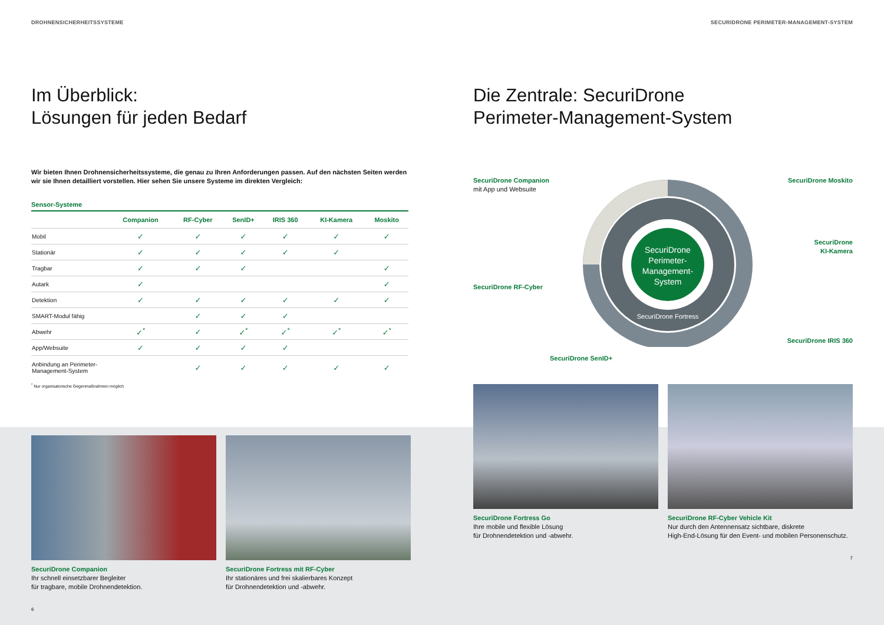DROHNENSICHERHEITSSYSTEME
Im Überblick:
Lösungen für jeden Bedarf
Wir bieten Ihnen Drohnensicherheitssysteme, die genau zu Ihren Anforderungen passen. Auf den nächsten Seiten werden wir sie Ihnen detailliert vorstellen. Hier sehen Sie unsere Systeme im direkten Vergleich:
Sensor-Systeme
| | Companion | RF-Cyber | SenID+ | IRIS 360 | KI-Kamera | Moskito |
| --- | --- | --- | --- | --- | --- | --- |
| Mobil | ✓ | ✓ | ✓ | ✓ | ✓ | ✓ |
| Stationär | ✓ | ✓ | ✓ | ✓ | ✓ | |
| Tragbar | ✓ | ✓ | ✓ | | | ✓ |
| Autark | ✓ | | | | | ✓ |
| Detektion | ✓ | ✓ | ✓ | ✓ | ✓ | ✓ |
| SMART-Modul fähig | | ✓ | ✓ | ✓ | | |
| Abwehr | ✓<sup>*</sup> | ✓ | ✓<sup>*</sup> | ✓<sup>*</sup> | ✓<sup>*</sup> | ✓<sup>*</sup> |
| App/Websuite | ✓ | ✓ | ✓ | ✓ | | |
| Anbindung an Perimeter-Management-System | | ✓ | ✓ | ✓ | ✓ | ✓ |
<sup>*</sup> Nur organisatorische Gegenmaßnahmen möglich
SecuriDrone Companion
Ihr schnell einsetzbarer Begleiter
für tragbare, mobile Drohnendetektion.
SecuriDrone Fortress mit RF-Cyber
Ihr stationäres und frei skalierbares Konzept
für Drohnendetektion und -abwehr.
6
SECURIDRONE PERIMETER-MANAGEMENT-SYSTEM
Die Zentrale: SecuriDrone
Perimeter-Management-System
SecuriDrone Companion
mit App und Websuite
SecuriDrone Moskito
SecuriDrone
KI-Kamera
SecuriDrone RF-Cyber
SecuriDrone IRIS 360
SecuriDrone SenID+
SecuriDrone
Perimeter-
Management-
System
SecuriDrone Fortress
SecuriDrone Fortress Go
Ihre mobile und flexible Lösung
für Drohnendetektion und -abwehr.
SecuriDrone RF-Cyber Vehicle Kit
Nur durch den Antennensatz sichtbare, diskrete
High-End-Lösung für den Event- und mobilen Personenschutz.
7